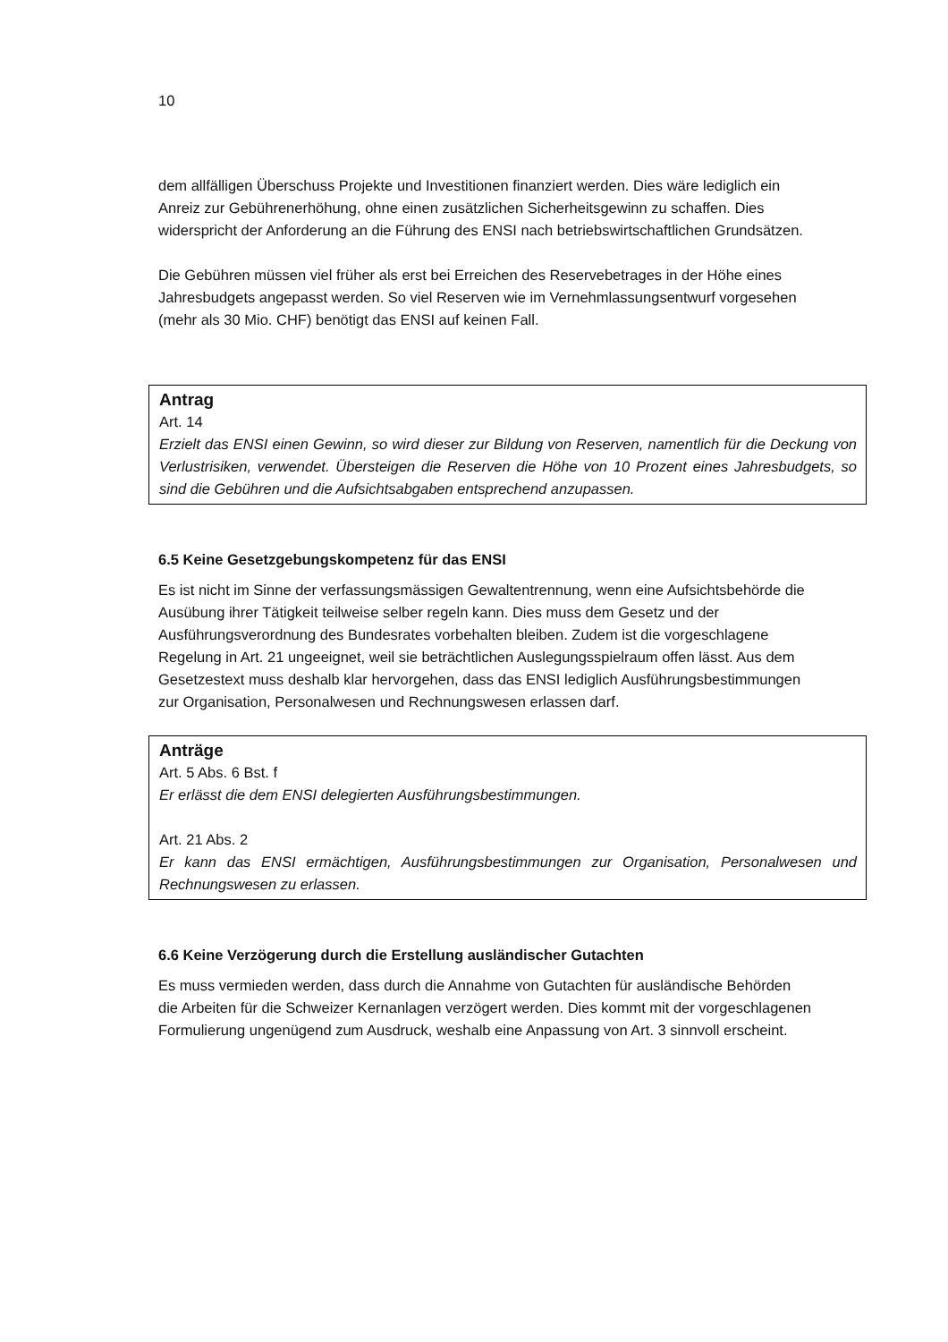10
dem allfälligen Überschuss Projekte und Investitionen finanziert werden. Dies wäre lediglich ein Anreiz zur Gebührenerhöhung, ohne einen zusätzlichen Sicherheitsgewinn zu schaffen. Dies widerspricht der Anforderung an die Führung des ENSI nach betriebswirtschaftlichen Grundsätzen.
Die Gebühren müssen viel früher als erst bei Erreichen des Reservebetrages in der Höhe eines Jahresbudgets angepasst werden. So viel Reserven wie im Vernehmlassungsentwurf vorgesehen (mehr als 30 Mio. CHF) benötigt das ENSI auf keinen Fall.
Antrag
Art. 14
Erzielt das ENSI einen Gewinn, so wird dieser zur Bildung von Reserven, namentlich für die Deckung von Verlustrisiken, verwendet. Übersteigen die Reserven die Höhe von 10 Prozent eines Jahresbudgets, so sind die Gebühren und die Aufsichtsabgaben entsprechend anzupassen.
6.5 Keine Gesetzgebungskompetenz für das ENSI
Es ist nicht im Sinne der verfassungsmässigen Gewaltentrennung, wenn eine Aufsichtsbehörde die Ausübung ihrer Tätigkeit teilweise selber regeln kann. Dies muss dem Gesetz und der Ausführungsverordnung des Bundesrates vorbehalten bleiben. Zudem ist die vorgeschlagene Regelung in Art. 21 ungeeignet, weil sie beträchtlichen Auslegungsspielraum offen lässt. Aus dem Gesetzestext muss deshalb klar hervorgehen, dass das ENSI lediglich Ausführungsbestimmungen zur Organisation, Personalwesen und Rechnungswesen erlassen darf.
Anträge
Art. 5 Abs. 6 Bst. f
Er erlässt die dem ENSI delegierten Ausführungsbestimmungen.
Art. 21 Abs. 2
Er kann das ENSI ermächtigen, Ausführungsbestimmungen zur Organisation, Personalwesen und Rechnungswesen zu erlassen.
6.6 Keine Verzögerung durch die Erstellung ausländischer Gutachten
Es muss vermieden werden, dass durch die Annahme von Gutachten für ausländische Behörden die Arbeiten für die Schweizer Kernanlagen verzögert werden. Dies kommt mit der vorgeschlagenen Formulierung ungenügend zum Ausdruck, weshalb eine Anpassung von Art. 3 sinnvoll erscheint.